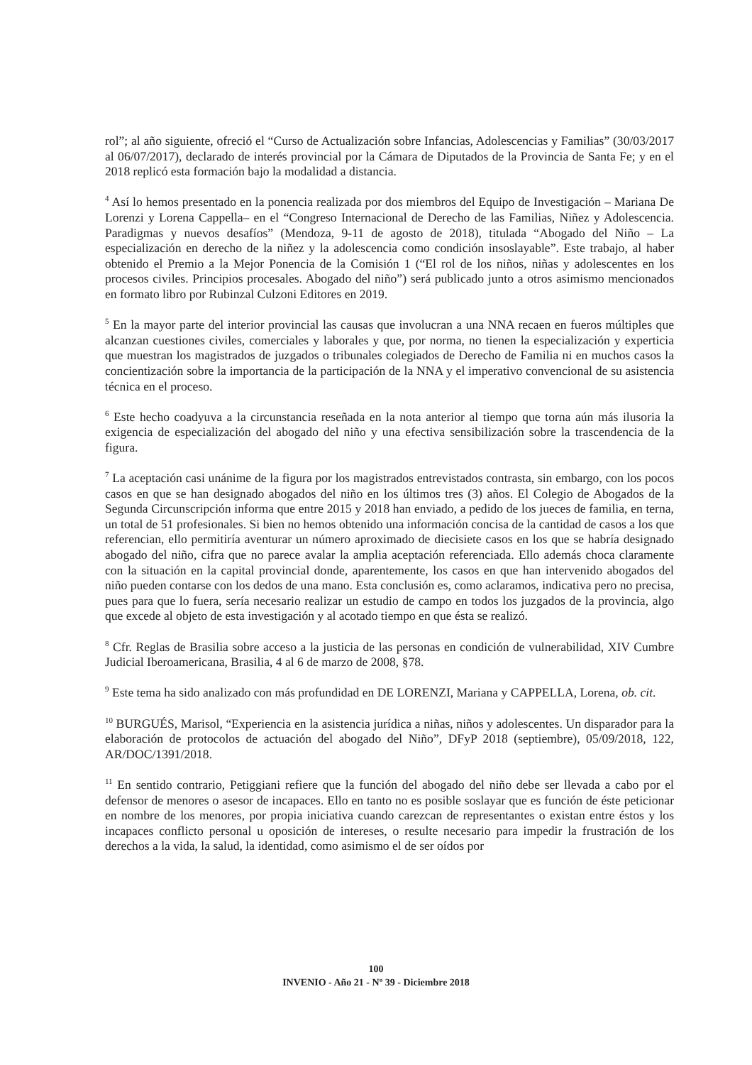rol”; al año siguiente, ofreció el “Curso de Actualización sobre Infancias, Adolescencias y Familias” (30/03/2017 al 06/07/2017), declarado de interés provincial por la Cámara de Diputados de la Provincia de Santa Fe; y en el 2018 replicó esta formación bajo la modalidad a distancia.
<sup>4</sup> Así lo hemos presentado en la ponencia realizada por dos miembros del Equipo de Investigación – Mariana De Lorenzi y Lorena Cappella– en el “Congreso Internacional de Derecho de las Familias, Niñez y Adolescencia. Paradigmas y nuevos desafíos” (Mendoza, 9-11 de agosto de 2018), titulada “Abogado del Niño – La especialización en derecho de la niñez y la adolescencia como condición insoslayable”. Este trabajo, al haber obtenido el Premio a la Mejor Ponencia de la Comisión 1 (“El rol de los niños, niñas y adolescentes en los procesos civiles. Principios procesales. Abogado del niño”) será publicado junto a otros asimismo mencionados en formato libro por Rubinzal Culzoni Editores en 2019.
<sup>5</sup> En la mayor parte del interior provincial las causas que involucran a una NNA recaen en fueros múltiples que alcanzan cuestiones civiles, comerciales y laborales y que, por norma, no tienen la especialización y experticia que muestran los magistrados de juzgados o tribunales colegiados de Derecho de Familia ni en muchos casos la concientización sobre la importancia de la participación de la NNA y el imperativo convencional de su asistencia técnica en el proceso.
<sup>6</sup> Este hecho coadyuva a la circunstancia reseñada en la nota anterior al tiempo que torna aún más ilusoria la exigencia de especialización del abogado del niño y una efectiva sensibilización sobre la trascendencia de la figura.
<sup>7</sup> La aceptación casi unánime de la figura por los magistrados entrevistados contrasta, sin embargo, con los pocos casos en que se han designado abogados del niño en los últimos tres (3) años. El Colegio de Abogados de la Segunda Circunscripción informa que entre 2015 y 2018 han enviado, a pedido de los jueces de familia, en terna, un total de 51 profesionales. Si bien no hemos obtenido una información concisa de la cantidad de casos a los que referencian, ello permitiría aventurar un número aproximado de diecisiete casos en los que se habría designado abogado del niño, cifra que no parece avalar la amplia aceptación referenciada. Ello además choca claramente con la situación en la capital provincial donde, aparentemente, los casos en que han intervenido abogados del niño pueden contarse con los dedos de una mano. Esta conclusión es, como aclaramos, indicativa pero no precisa, pues para que lo fuera, sería necesario realizar un estudio de campo en todos los juzgados de la provincia, algo que excede al objeto de esta investigación y al acotado tiempo en que ésta se realizó.
<sup>8</sup> Cfr. Reglas de Brasilia sobre acceso a la justicia de las personas en condición de vulnerabilidad, XIV Cumbre Judicial Iberoamericana, Brasilia, 4 al 6 de marzo de 2008, §78.
<sup>9</sup> Este tema ha sido analizado con más profundidad en DE LORENZI, Mariana y CAPPELLA, Lorena, ob. cit.
<sup>10</sup> BURGUÉS, Marisol, “Experiencia en la asistencia jurídica a niñas, niños y adolescentes. Un disparador para la elaboración de protocolos de actuación del abogado del Niño”, DFyP 2018 (septiembre), 05/09/2018, 122, AR/DOC/1391/2018.
<sup>11</sup> En sentido contrario, Petiggiani refiere que la función del abogado del niño debe ser llevada a cabo por el defensor de menores o asesor de incapaces. Ello en tanto no es posible soslayar que es función de éste peticionar en nombre de los menores, por propia iniciativa cuando carezcan de representantes o existan entre éstos y los incapaces conflicto personal u oposición de intereses, o resulte necesario para impedir la frustración de los derechos a la vida, la salud, la identidad, como asimismo el de ser oídos por
100
INVENIO - Año 21 - Nº 39 - Diciembre 2018